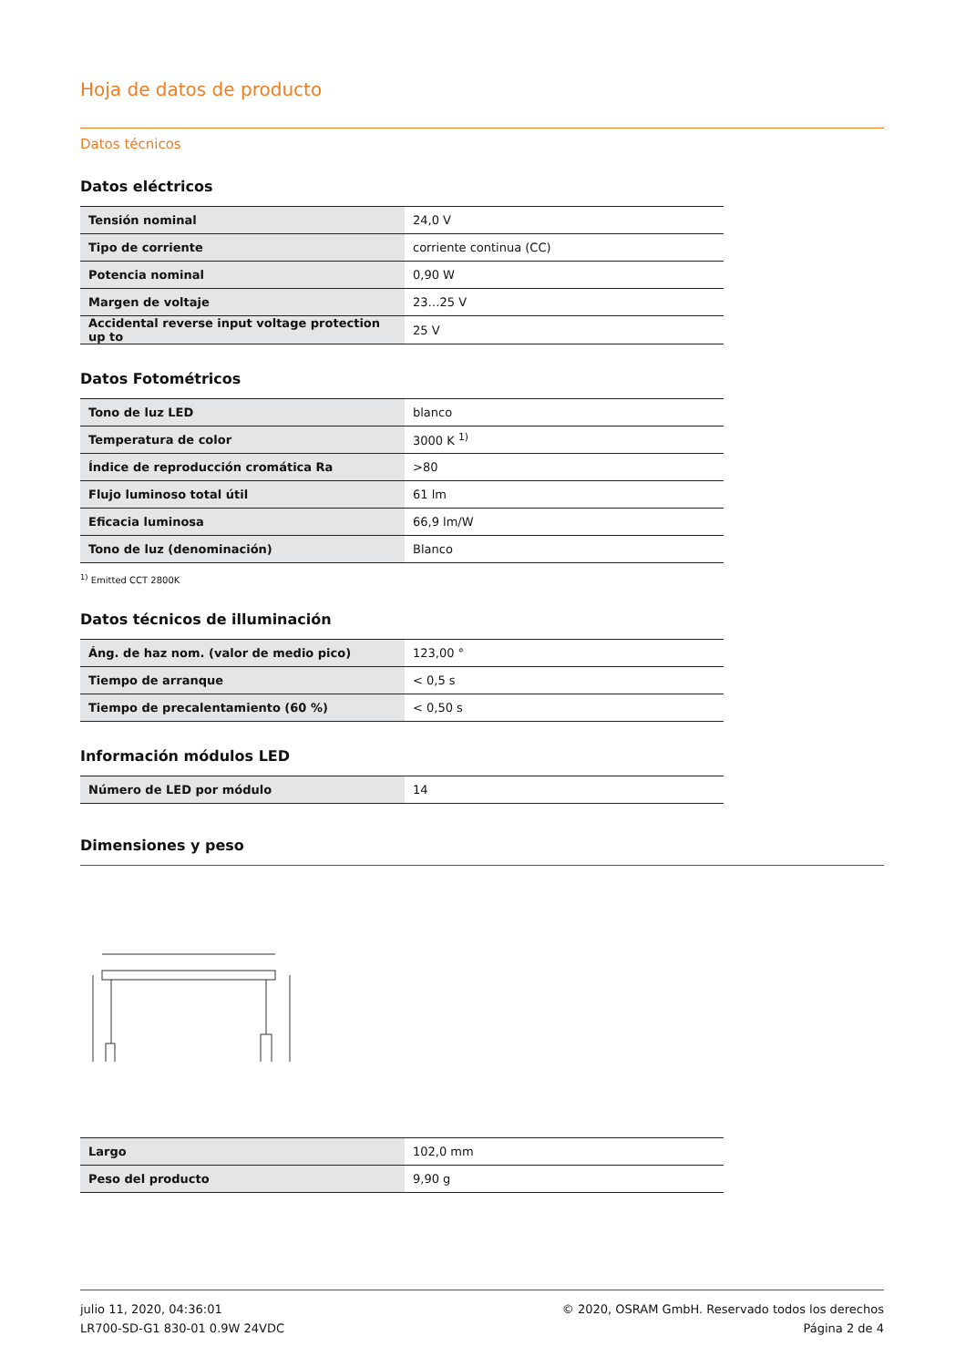Hoja de datos de producto
Datos técnicos
Datos eléctricos
| Tensión nominal | 24,0 V |
| Tipo de corriente | corriente continua (CC) |
| Potencia nominal | 0,90 W |
| Margen de voltaje | 23…25 V |
| Accidental reverse input voltage protection up to | 25 V |
Datos Fotométricos
| Tono de luz LED | blanco |
| Temperatura de color | 3000 K <sup>1)</sup> |
| Índice de reproducción cromática Ra | >80 |
| Flujo luminoso total útil | 61 lm |
| Eficacia luminosa | 66,9 lm/W |
| Tono de luz (denominación) | Blanco |
<sup>1)</sup> Emitted CCT 2800K
Datos técnicos de illuminación
| Áng. de haz nom. (valor de medio pico) | 123,00 ° |
| Tiempo de arranque | < 0,5 s |
| Tiempo de precalentamiento (60 %) | < 0,50 s |
Información módulos LED
| Número de LED por módulo | 14 |
Dimensiones y peso
| Largo | 102,0 mm |
| Peso del producto | 9,90 g |
julio 11, 2020, 04:36:01
LR700-SD-G1 830-01 0.9W 24VDC
© 2020, OSRAM GmbH. Reservado todos los derechos
Página 2 de 4